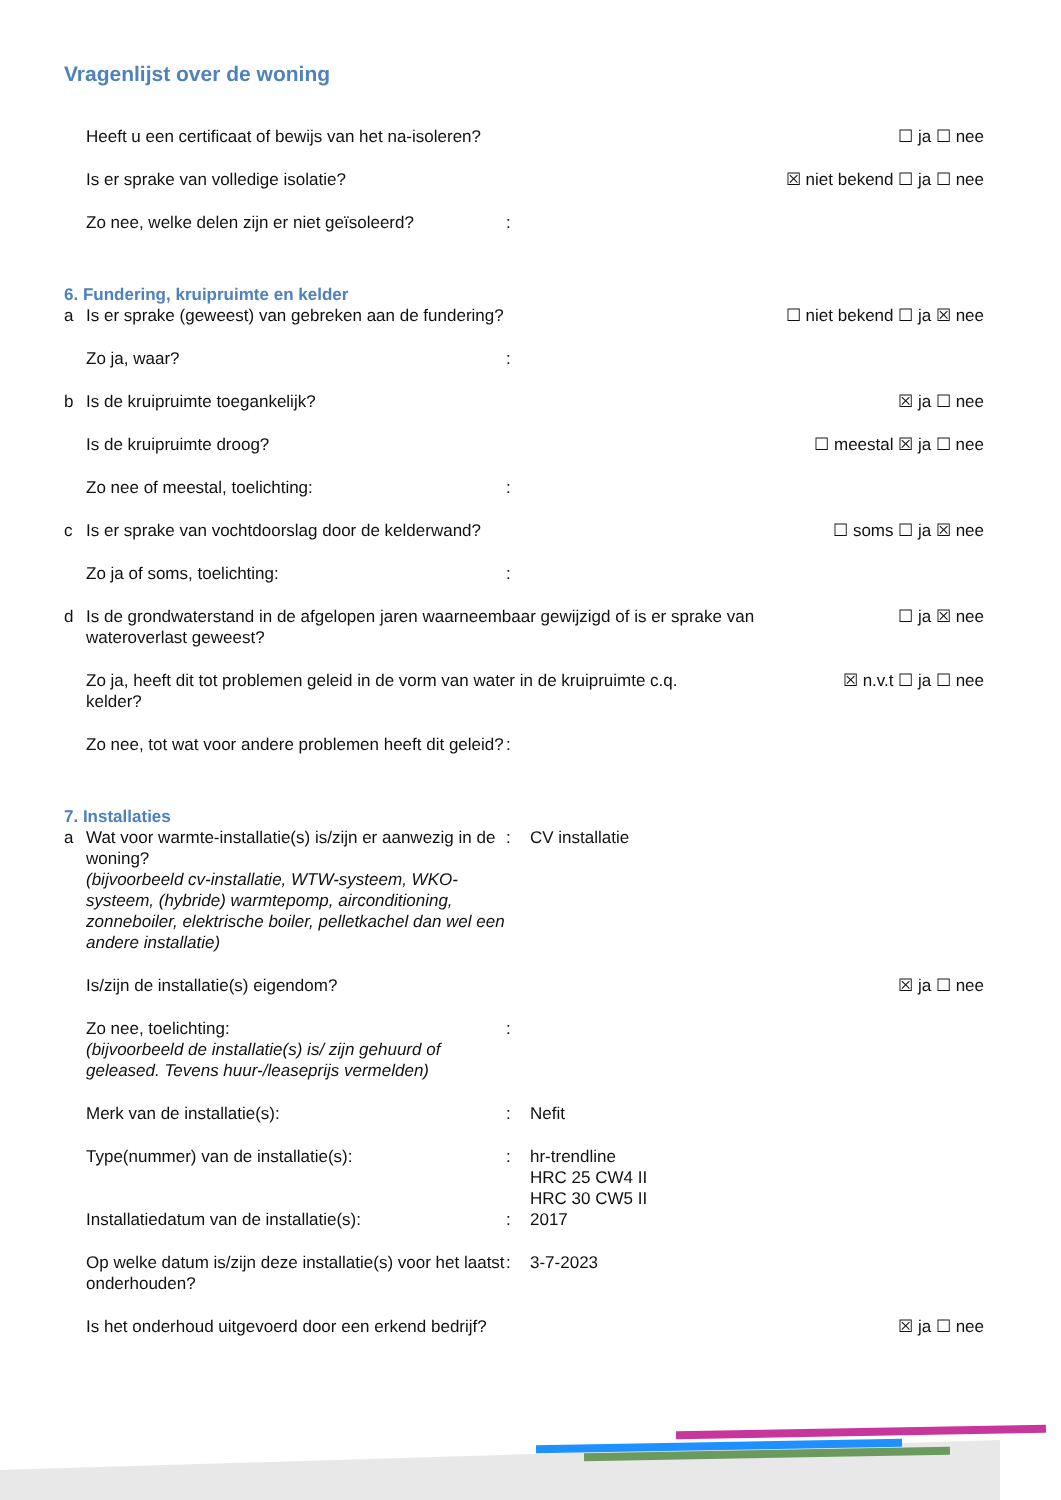Vragenlijst over de woning
Heeft u een certificaat of bewijs van het na-isoleren? ☐ ja ☐ nee
Is er sprake van volledige isolatie? ☒ niet bekend ☐ ja ☐ nee
Zo nee, welke delen zijn er niet geïsoleerd?:
6. Fundering, kruipruimte en kelder
a Is er sprake (geweest) van gebreken aan de fundering? ☐ niet bekend ☐ ja ☒ nee
Zo ja, waar?:
b Is de kruipruimte toegankelijk? ☒ ja ☐ nee
Is de kruipruimte droog? ☐ meestal ☒ ja ☐ nee
Zo nee of meestal, toelichting::
c Is er sprake van vochtdoorslag door de kelderwand? ☐ soms ☐ ja ☒ nee
Zo ja of soms, toelichting::
d Is de grondwaterstand in de afgelopen jaren waarneembaar gewijzigd of is er sprake van wateroverlast geweest? ☐ ja ☒ nee
Zo ja, heeft dit tot problemen geleid in de vorm van water in de kruipruimte c.q. kelder? ☒ n.v.t ☐ ja ☐ nee
Zo nee, tot wat voor andere problemen heeft dit geleid?:
7. Installaties
a Wat voor warmte-installatie(s) is/zijn er aanwezig in de woning?
(bijvoorbeeld cv-installatie, WTW-systeem, WKO-systeem, (hybride) warmtepomp, airconditioning, zonneboiler, elektrische boiler, pelletkachel dan wel een andere installatie): CV installatie
Is/zijn de installatie(s) eigendom? ☒ ja ☐ nee
Zo nee, toelichting:
(bijvoorbeeld de installatie(s) is/ zijn gehuurd of geleased. Tevens huur-/leaseprijs vermelden):
Merk van de installatie(s):: Nefit
Type(nummer) van de installatie(s):: hr-trendline
HRC 25 CW4 II
HRC 30 CW5 II
Installatiedatum van de installatie(s):: 2017
Op welke datum is/zijn deze installatie(s) voor het laatst onderhouden?: 3-7-2023
Is het onderhoud uitgevoerd door een erkend bedrijf? ☒ ja ☐ nee